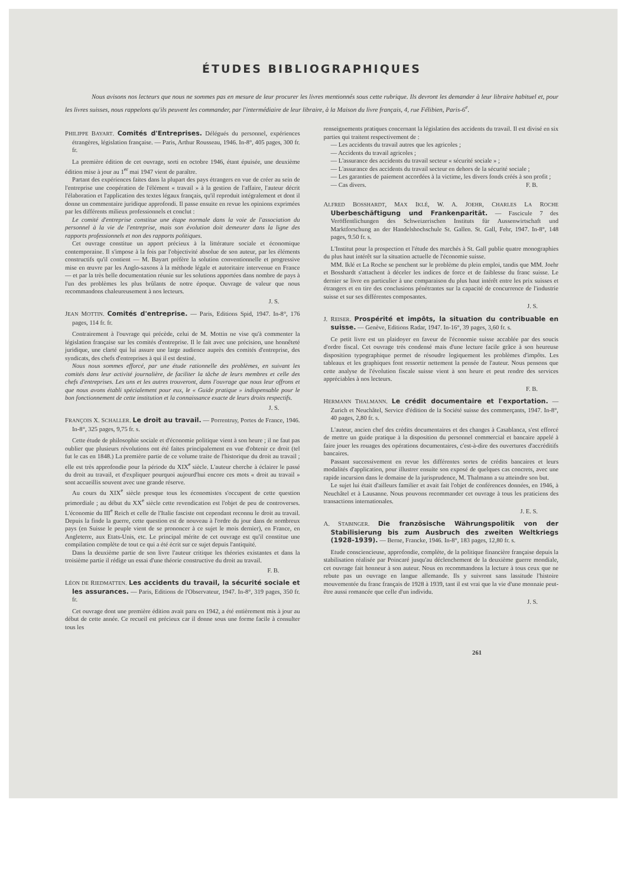ÉTUDES BIBLIOGRAPHIQUES
Nous avisons nos lecteurs que nous ne sommes pas en mesure de leur procurer les livres mentionnés sous cette rubrique. Ils devront les demander à leur libraire habituel et, pour les livres suisses, nous rappelons qu'ils peuvent les commander, par l'intermédiaire de leur libraire, à la Maison du livre français, 4, rue Félibien, Paris-6<sup>e</sup>.
PHILIPPE BAYART. Comités d'Entreprises. Délégués du personnel, expériences étrangères, législation française. — Paris, Arthur Rousseau, 1946. In-8°, 405 pages, 300 fr. fr.
La première édition de cet ouvrage, sorti en octobre 1946, étant épuisée, une deuxième édition mise à jour au 1<sup>er</sup> mai 1947 vient de paraître.
Partant des expériences faites dans la plupart des pays étrangers en vue de créer au sein de l'entreprise une coopération de l'élément « travail » à la gestion de l'affaire, l'auteur décrit l'élaboration et l'application des textes légaux français, qu'il reproduit intégralement et dont il donne un commentaire juridique approfondi. Il passe ensuite en revue les opinions exprimées par les différents milieux professionnels et conclut :
Le comité d'entreprise constitue une étape normale dans la voie de l'association du personnel à la vie de l'entreprise, mais son évolution doit demeurer dans la ligne des rapports professionnels et non des rapports politiques.
Cet ouvrage constitue un apport précieux à la littérature sociale et économique contemporaine. Il s'impose à la fois par l'objectivité absolue de son auteur, par les éléments constructifs qu'il contient — M. Bayart préfère la solution conventionnelle et progressive mise en œuvre par les Anglo-saxons à la méthode légale et autoritaire intervenue en France — et par la très belle documentation réunie sur les solutions apportées dans nombre de pays à l'un des problèmes les plus brûlants de notre époque. Ouvrage de valeur que nous recommandons chaleureusement à nos lecteurs.
J. S.
JEAN MOTTIN. Comités d'entreprise. — Paris, Editions Spid, 1947. In-8°, 176 pages, 114 fr. fr.
Contrairement à l'ouvrage qui précède, celui de M. Mottin ne vise qu'à commenter la législation française sur les comités d'entreprise. Il le fait avec une précision, une honnêteté juridique, une clarté qui lui assure une large audience auprès des comités d'entreprise, des syndicats, des chefs d'entreprises à qui il est destiné.
Nous nous sommes efforcé, par une étude rationnelle des problèmes, en suivant les comités dans leur activité journalière, de faciliter la tâche de leurs membres et celle des chefs d'entreprises. Les uns et les autres trouveront, dans l'ouvrage que nous leur offrons et que nous avons établi spécialement pour eux, le « Guide pratique » indispensable pour le bon fonctionnement de cette institution et la connaissance exacte de leurs droits respectifs.
J. S.
FRANÇOIS X. SCHALLER. Le droit au travail. — Porrentruy, Portes de France, 1946. In-8°, 325 pages, 9,75 fr. s.
Cette étude de philosophie sociale et d'économie politique vient à son heure ; il ne faut pas oublier que plusieurs révolutions ont été faites principalement en vue d'obtenir ce droit (tel fut le cas en 1848.) La première partie de ce volume traite de l'historique du droit au travail ; elle est très approfondie pour la période du XIX<sup>e</sup> siècle. L'auteur cherche à éclairer le passé du droit au travail, et d'expliquer pourquoi aujourd'hui encore ces mots « droit au travail » sont accueillis souvent avec une grande réserve.
Au cours du XIX<sup>e</sup> siècle presque tous les économistes s'occupent de cette question primordiale ; au début du XX<sup>e</sup> siècle cette revendication est l'objet de peu de controverses. L'économie du III<sup>e</sup> Reich et celle de l'Italie fasciste ont cependant reconnu le droit au travail. Depuis la finde la guerre, cette question est de nouveau à l'ordre du jour dans de nombreux pays (en Suisse le peuple vient de se prononcer à ce sujet le mois dernier), en France, en Angleterre, aux Etats-Unis, etc. Le principal mérite de cet ouvrage est qu'il constitue une compilation complète de tout ce qui a été écrit sur ce sujet depuis l'antiquité.
Dans la deuxième partie de son livre l'auteur critique les théories existantes et dans la troisième partie il rédige un essai d'une théorie constructive du droit au travail.
F. B.
LÉON DE RIEDMATTEN. Les accidents du travail, la sécurité sociale et les assurances. — Paris, Editions de l'Observateur, 1947. In-8°, 319 pages, 350 fr. fr.
Cet ouvrage dont une première édition avait paru en 1942, a été entièrement mis à jour au début de cette année. Ce recueil est précieux car il donne sous une forme facile à consulter tous les
renseignements pratiques concernant la législation des accidents du travail. Il est divisé en six parties qui traitent respectivement de :
— Les accidents du travail autres que les agricoles ;
— Accidents du travail agricoles ;
— L'assurance des accidents du travail secteur « sécurité sociale » ;
— L'assurance des accidents du travail secteur en dehors de la sécurité sociale ;
— Les garanties de paiement accordées à la victime, les divers fonds créés à son profit ;
— Cas divers. F. B.
ALFRED BOSSHARDT, MAX IKLÉ, W. A. JOEHR, CHARLES LA ROCHE Uberbeschäftigung und Frankenparität. — Fascicule 7 des Veröffentlichungen des Schweizerischen Instituts für Aussenwirtschaft und Marktforschung an der Handelshochschule St. Gallen. St. Gall, Fehr, 1947. In-8°, 148 pages, 9.50 fr. s.
L'Institut pour la prospection et l'étude des marchés à St. Gall publie quatre monographies du plus haut intérêt sur la situation actuelle de l'économie suisse.
MM. Iklé et La Roche se penchent sur le problème du plein emploi, tandis que MM. Joehr et Bosshardt s'attachent à déceler les indices de force et de faiblesse du franc suisse. Le dernier se livre en particulier à une comparaison du plus haut intérêt entre les prix suisses et étrangers et en tire des conclusions pénétrantes sur la capacité de concurrence de l'industrie suisse et sur ses différentes composantes.
J. S.
J. REISER. Prospérité et impôts, la situation du contribuable en suisse. — Genève, Editions Radar, 1947. In-16°, 39 pages, 3,60 fr. s.
Ce petit livre est un plaidoyer en faveur de l'économie suisse accablée par des soucis d'ordre fiscal. Cet ouvrage très condensé mais d'une lecture facile grâce à son heureuse disposition typographique permet de résoudre logiquement les problèmes d'impôts. Les tableaux et les graphiques font ressortir nettement la pensée de l'auteur. Nous pensons que cette analyse de l'évolution fiscale suisse vient à son heure et peut rendre des services appréciables à nos lecteurs.
F. B.
HERMANN THALMANN. Le crédit documentaire et l'exportation. — Zurich et Neuchâtel, Service d'édition de la Société suisse des commerçants, 1947. In-8°, 40 pages, 2,80 fr. s.
L'auteur, ancien chef des crédits documentaires et des changes à Casablanca, s'est efforcé de mettre un guide pratique à la disposition du personnel commercial et bancaire appelé à faire jouer les rouages des opérations documentaires, c'est-à-dire des ouvertures d'accréditifs bancaires.
Passant successivement en revue les différentes sortes de crédits bancaires et leurs modalités d'application, pour illustrer ensuite son exposé de quelques cas concrets, avec une rapide incursion dans le domaine de la jurisprudence, M. Thalmann a su atteindre son but.
Le sujet lui était d'ailleurs familier et avait fait l'objet de conférences données, en 1946, à Neuchâtel et à Lausanne. Nous pouvons recommander cet ouvrage à tous les praticiens des transactions internationales.
J. E. S.
A. STABINGER. Die französische Währungspolitik von der Stabilisierung bis zum Ausbruch des zweiten Weltkriegs (1928-1939). — Berne, Francke, 1946. In-8°, 183 pages, 12,80 fr. s.
Etude consciencieuse, approfondie, complète, de la politique financière française depuis la stabilisation réalisée par Poincaré jusqu'au déclenchement de la deuxième guerre mondiale, cet ouvrage fait honneur à son auteur. Nous en recommandons la lecture à tous ceux que ne rebute pas un ouvrage en langue allemande. Ils y suivront sans lassitude l'histoire mouvementée du franc français de 1928 à 1939, tant il est vrai que la vie d'une monnaie peut-être aussi romancée que celle d'un individu.
J. S.
261